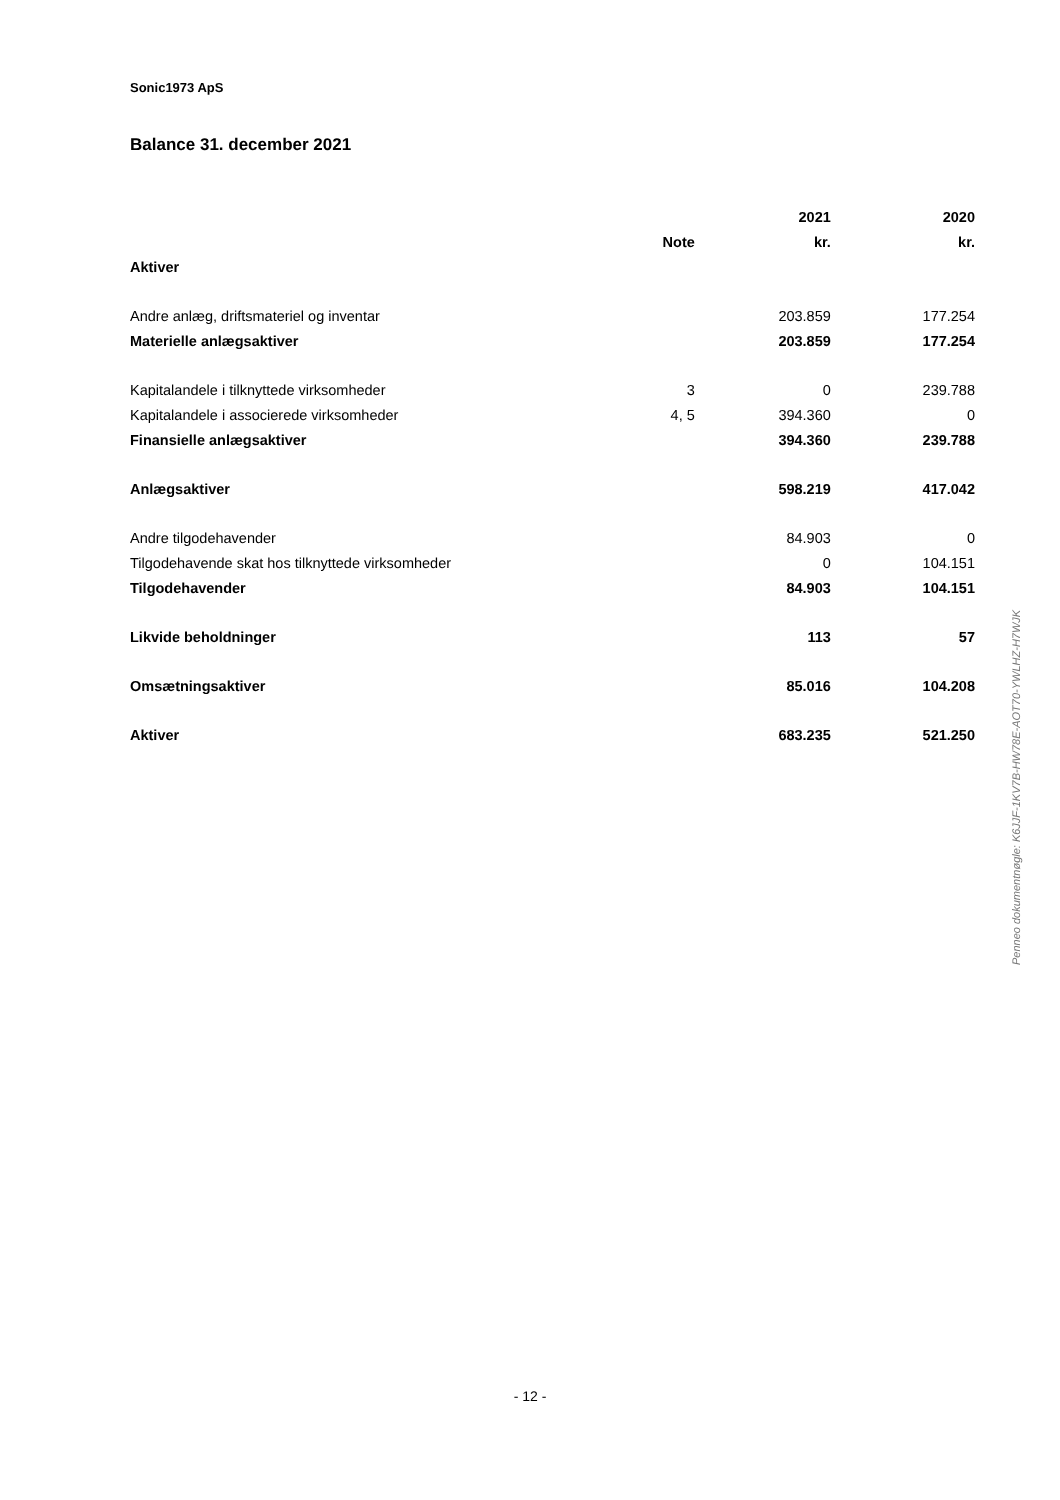Sonic1973 ApS
Balance 31. december 2021
| | | 2021 | 2020 |
| --- | --- | --- | --- |
| | Note | kr. | kr. |
| Aktiver | | | |
| Andre anlæg, driftsmateriel og inventar | | 203.859 | 177.254 |
| Materielle anlægsaktiver | | 203.859 | 177.254 |
| Kapitalandele i tilknyttede virksomheder | 3 | 0 | 239.788 |
| Kapitalandele i associerede virksomheder | 4, 5 | 394.360 | 0 |
| Finansielle anlægsaktiver | | 394.360 | 239.788 |
| Anlægsaktiver | | 598.219 | 417.042 |
| Andre tilgodehavender | | 84.903 | 0 |
| Tilgodehavende skat hos tilknyttede virksomheder | | 0 | 104.151 |
| Tilgodehavender | | 84.903 | 104.151 |
| Likvide beholdninger | | 113 | 57 |
| Omsætningsaktiver | | 85.016 | 104.208 |
| Aktiver | | 683.235 | 521.250 |
Penneo dokumentnøgle: K6JJF-1KV7B-HW78E-AOT70-YWLHZ-H7WJK
- 12 -